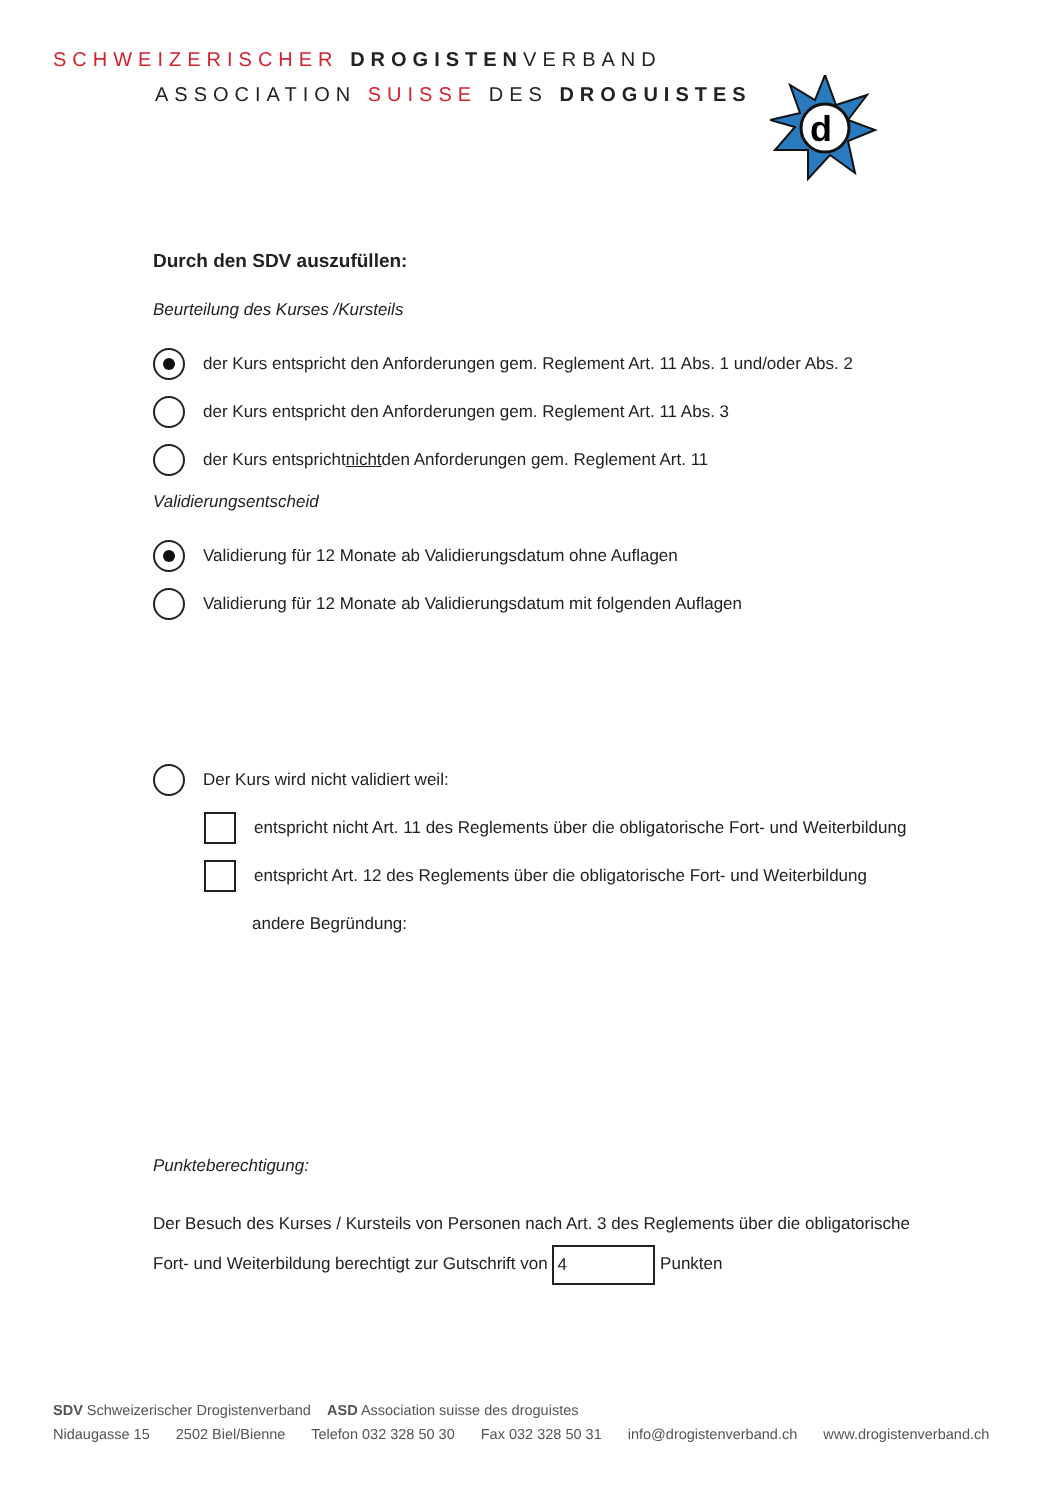SCHWEIZERISCHER DROGISTENVERBAND
ASSOCIATION SUISSE DES DROGUISTES
d
Durch den SDV auszufüllen:
Beurteilung des Kurses /Kursteils
der Kurs entspricht den Anforderungen gem. Reglement Art. 11 Abs. 1 und/oder Abs. 2
der Kurs entspricht den Anforderungen gem. Reglement Art. 11 Abs. 3
der Kurs entspricht nicht den Anforderungen gem. Reglement Art. 11
Validierungsentscheid
Validierung für 12 Monate ab Validierungsdatum ohne Auflagen
Validierung für 12 Monate ab Validierungsdatum mit folgenden Auflagen
Der Kurs wird nicht validiert weil:
entspricht nicht Art. 11 des Reglements über die obligatorische Fort- und Weiterbildung
entspricht Art. 12 des Reglements über die obligatorische Fort- und Weiterbildung
andere Begründung:
Punkteberechtigung:
Der Besuch des Kurses / Kursteils von Personen nach Art. 3 des Reglements über die obligatorische
Fort- und Weiterbildung berechtigt zur Gutschrift von 4 Punkten
SDV Schweizerischer Drogistenverband ASD Association suisse des droguistes
Nidaugasse 15 2502 Biel/Bienne Telefon 032 328 50 30 Fax 032 328 50 31 info@drogistenverband.ch www.drogistenverband.ch